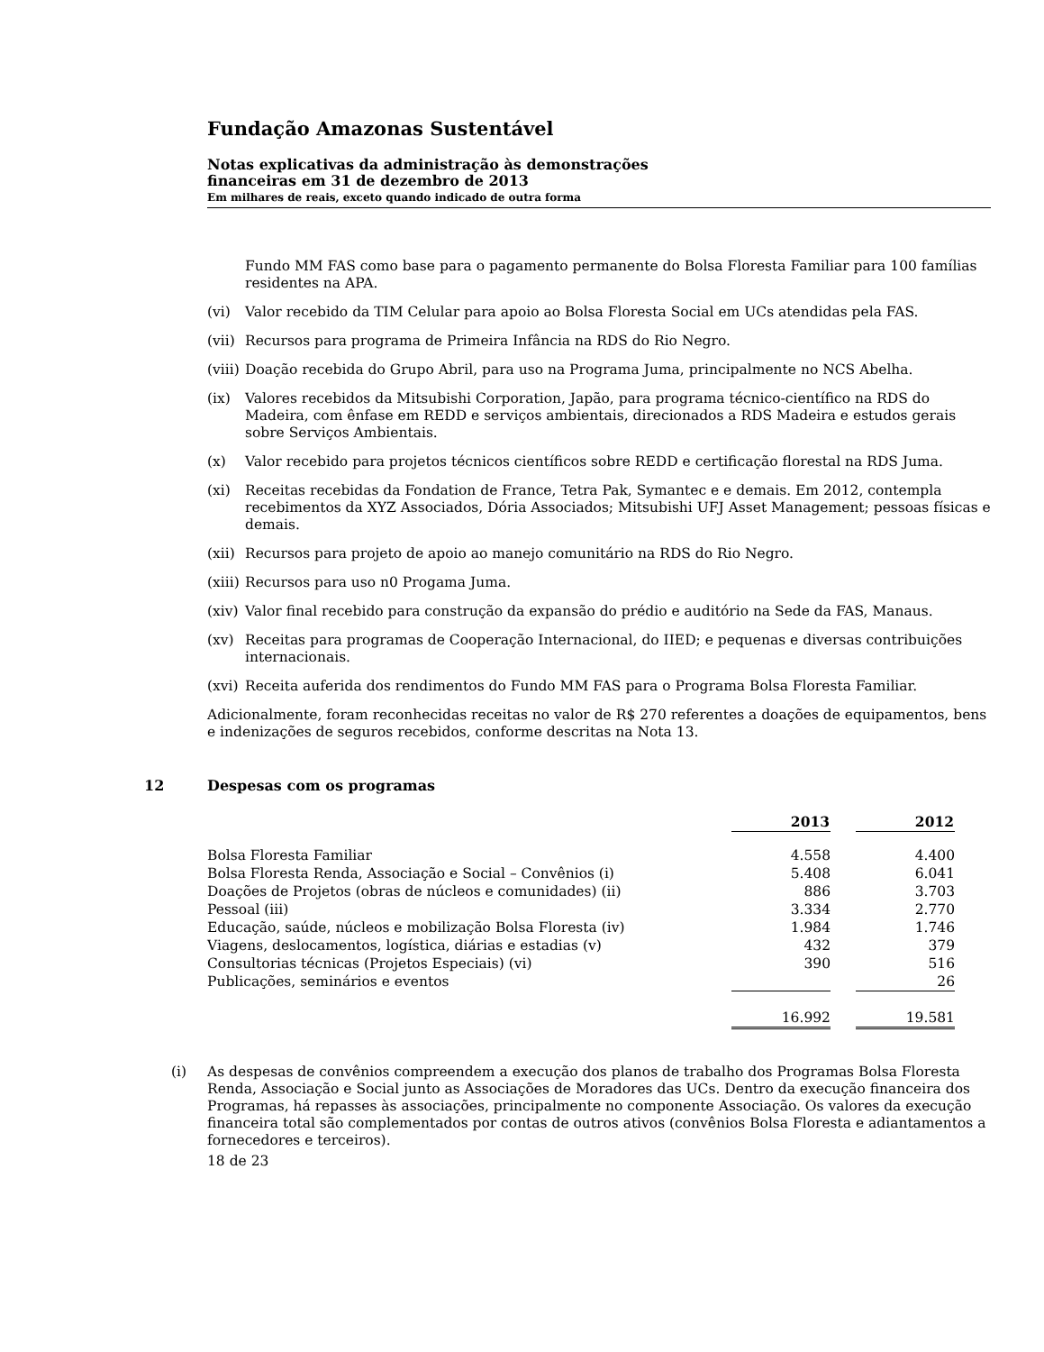Fundação Amazonas Sustentável
Notas explicativas da administração às demonstrações
financeiras em 31 de dezembro de 2013
Em milhares de reais, exceto quando indicado de outra forma
Fundo MM FAS como base para o pagamento permanente do Bolsa Floresta Familiar para 100 famílias residentes na APA.
(vi) Valor recebido da TIM Celular para apoio ao Bolsa Floresta Social em UCs atendidas pela FAS.
(vii) Recursos para programa de Primeira Infância na RDS do Rio Negro.
(viii) Doação recebida do Grupo Abril, para uso na Programa Juma, principalmente no NCS Abelha.
(ix) Valores recebidos da Mitsubishi Corporation, Japão, para programa técnico-científico na RDS do Madeira, com ênfase em REDD e serviços ambientais, direcionados a RDS Madeira e estudos gerais sobre Serviços Ambientais.
(x) Valor recebido para projetos técnicos científicos sobre REDD e certificação florestal na RDS Juma.
(xi) Receitas recebidas da Fondation de France, Tetra Pak, Symantec e e demais. Em 2012, contempla recebimentos da XYZ Associados, Dória Associados; Mitsubishi UFJ Asset Management; pessoas físicas e demais.
(xii) Recursos para projeto de apoio ao manejo comunitário na RDS do Rio Negro.
(xiii) Recursos para uso n0 Progama Juma.
(xiv) Valor final recebido para construção da expansão do prédio e auditório na Sede da FAS, Manaus.
(xv) Receitas para programas de Cooperação Internacional, do IIED; e pequenas e diversas contribuições internacionais.
(xvi) Receita auferida dos rendimentos do Fundo MM FAS para o Programa Bolsa Floresta Familiar.
Adicionalmente, foram reconhecidas receitas no valor de R$ 270 referentes a doações de equipamentos, bens e indenizações de seguros recebidos, conforme descritas na Nota 13.
12 Despesas com os programas
| | 2013 | | 2012 |
| Bolsa Floresta Familiar | 4.558 | | 4.400 |
| Bolsa Floresta Renda, Associação e Social – Convênios (i) | 5.408 | | 6.041 |
| Doações de Projetos (obras de núcleos e comunidades) (ii) | 886 | | 3.703 |
| Pessoal (iii) | 3.334 | | 2.770 |
| Educação, saúde, núcleos e mobilização Bolsa Floresta (iv) | 1.984 | | 1.746 |
| Viagens, deslocamentos, logística, diárias e estadias (v) | 432 | | 379 |
| Consultorias técnicas (Projetos Especiais) (vi) | 390 | | 516 |
| Publicações, seminários e eventos | | | 26 |
| | 16.992 | | 19.581 |
(i) As despesas de convênios compreendem a execução dos planos de trabalho dos Programas Bolsa Floresta Renda, Associação e Social junto as Associações de Moradores das UCs. Dentro da execução financeira dos Programas, há repasses às associações, principalmente no componente Associação. Os valores da execução financeira total são complementados por contas de outros ativos (convênios Bolsa Floresta e adiantamentos a fornecedores e terceiros).
18 de 23